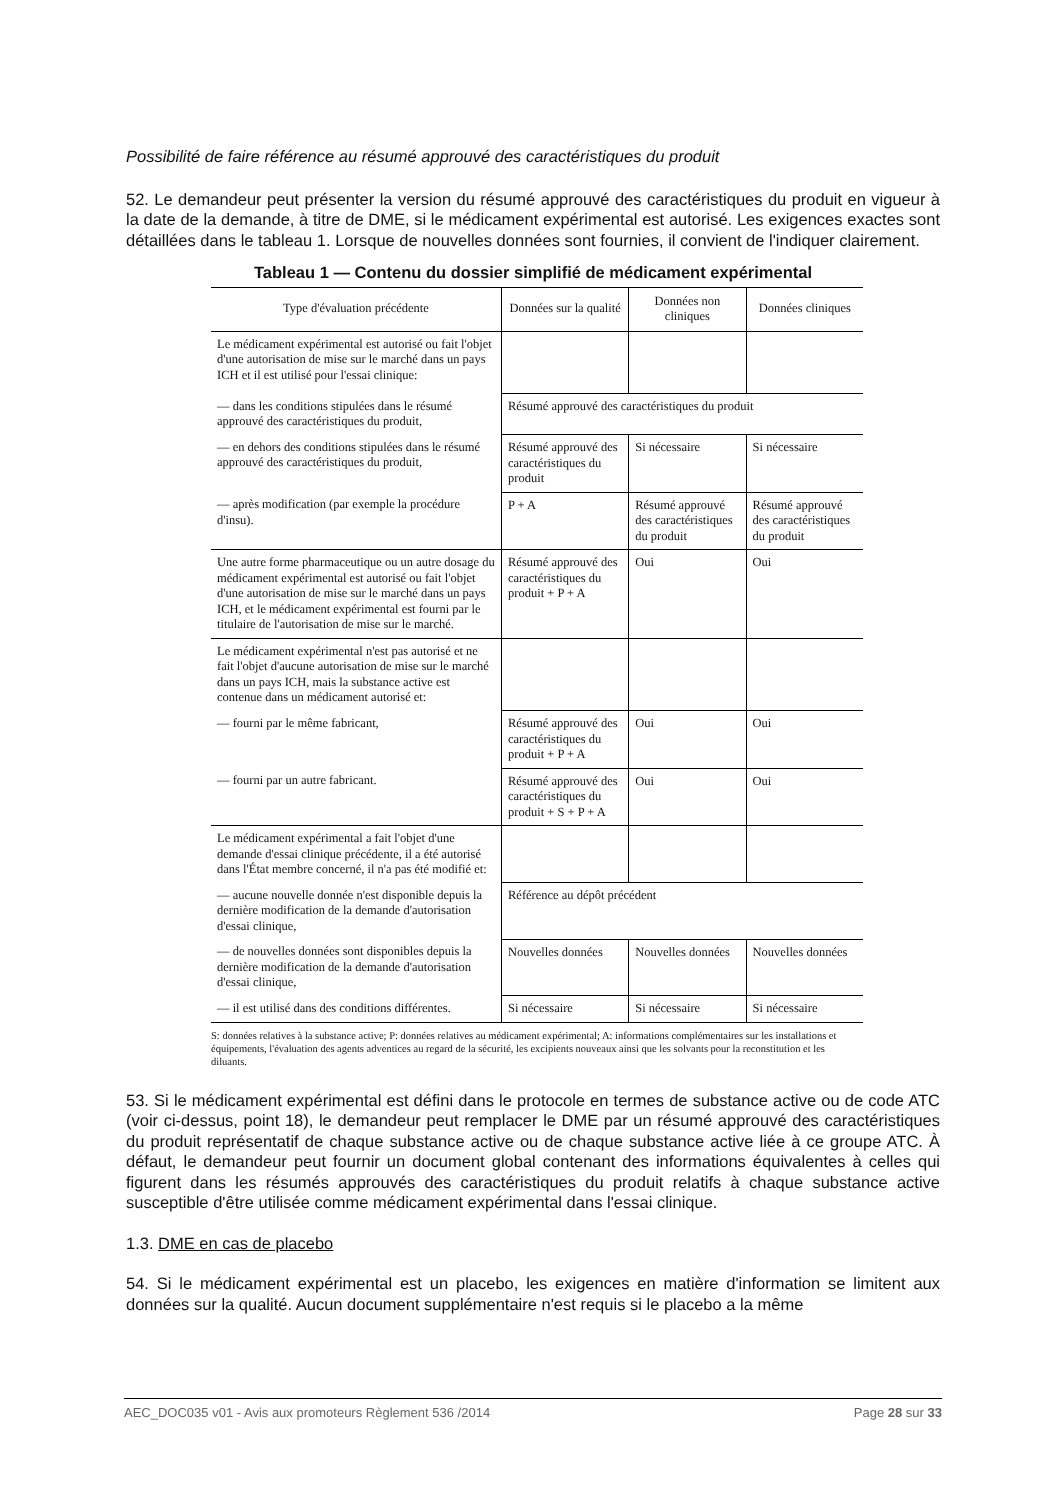Possibilité de faire référence au résumé approuvé des caractéristiques du produit
52. Le demandeur peut présenter la version du résumé approuvé des caractéristiques du produit en vigueur à la date de la demande, à titre de DME, si le médicament expérimental est autorisé. Les exigences exactes sont détaillées dans le tableau 1. Lorsque de nouvelles données sont fournies, il convient de l'indiquer clairement.
Tableau 1 — Contenu du dossier simplifié de médicament expérimental
| Type d'évaluation précédente | Données sur la qualité | Données non cliniques | Données cliniques |
| --- | --- | --- | --- |
| Le médicament expérimental est autorisé ou fait l'objet d'une autorisation de mise sur le marché dans un pays ICH et il est utilisé pour l'essai clinique: | | | |
| — dans les conditions stipulées dans le résumé approuvé des caractéristiques du produit, | Résumé approuvé des caractéristiques du produit | | |
| — en dehors des conditions stipulées dans le résumé approuvé des caractéristiques du produit, | Résumé approuvé des caractéristiques du produit | Si nécessaire | Si nécessaire |
| — après modification (par exemple la procédure d'insu). | P + A | Résumé approuvé des caractéristiques du produit | Résumé approuvé des caractéristiques du produit |
| Une autre forme pharmaceutique ou un autre dosage du médicament expérimental est autorisé ou fait l'objet d'une autorisation de mise sur le marché dans un pays ICH, et le médicament expérimental est fourni par le titulaire de l'autorisation de mise sur le marché. | Résumé approuvé des caractéristiques du produit + P + A | Oui | Oui |
| Le médicament expérimental n'est pas autorisé et ne fait l'objet d'aucune autorisation de mise sur le marché dans un pays ICH, mais la substance active est contenue dans un médicament autorisé et: | | | |
| — fourni par le même fabricant, | Résumé approuvé des caractéristiques du produit + P + A | Oui | Oui |
| — fourni par un autre fabricant. | Résumé approuvé des caractéristiques du produit + S + P + A | Oui | Oui |
| Le médicament expérimental a fait l'objet d'une demande d'essai clinique précédente, il a été autorisé dans l'État membre concerné, il n'a pas été modifié et: | | | |
| — aucune nouvelle donnée n'est disponible depuis la dernière modification de la demande d'autorisation d'essai clinique, | Référence au dépôt précédent | | |
| — de nouvelles données sont disponibles depuis la dernière modification de la demande d'autorisation d'essai clinique, | Nouvelles données | Nouvelles données | Nouvelles données |
| — il est utilisé dans des conditions différentes. | Si nécessaire | Si nécessaire | Si nécessaire |
S: données relatives à la substance active; P: données relatives au médicament expérimental; A: informations complémentaires sur les installations et équipements, l'évaluation des agents adventices au regard de la sécurité, les excipients nouveaux ainsi que les solvants pour la reconstitution et les diluants.
53. Si le médicament expérimental est défini dans le protocole en termes de substance active ou de code ATC (voir ci-dessus, point 18), le demandeur peut remplacer le DME par un résumé approuvé des caractéristiques du produit représentatif de chaque substance active ou de chaque substance active liée à ce groupe ATC. À défaut, le demandeur peut fournir un document global contenant des informations équivalentes à celles qui figurent dans les résumés approuvés des caractéristiques du produit relatifs à chaque substance active susceptible d'être utilisée comme médicament expérimental dans l'essai clinique.
1.3. DME en cas de placebo
54. Si le médicament expérimental est un placebo, les exigences en matière d'information se limitent aux données sur la qualité. Aucun document supplémentaire n'est requis si le placebo a la même
AEC_DOC035 v01 - Avis aux promoteurs Règlement 536 /2014 Page 28 sur 33